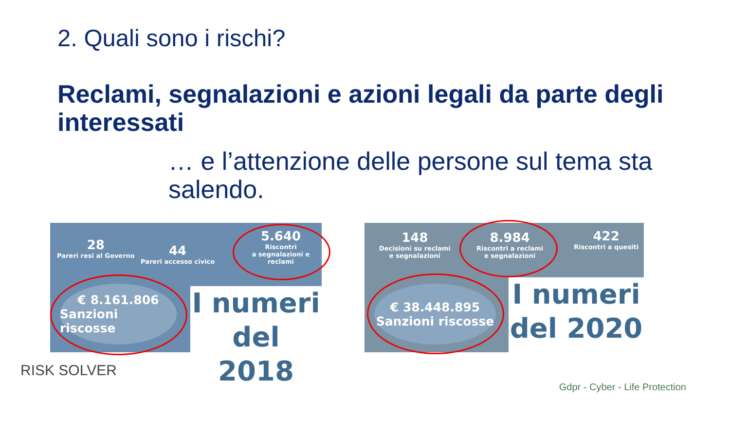2. Quali sono i rischi?
Reclami, segnalazioni e azioni legali da parte degli interessati
… e l’attenzione delle persone sul tema sta salendo.
28
Pareri resi al Governo
44
Pareri accesso civico
5.640
Riscontri
a segnalazioni e reclami
€ 8.161.806
Sanzioni riscosse
I numeri
del 2018
148
Decisioni su reclami
e segnalazioni
8.984
Riscontri a reclami
e segnalazioni
422
Riscontri a quesiti
€ 38.448.895
Sanzioni riscosse
I numeri
del 2020
RISK SOLVER
Gdpr - Cyber - Life Protection